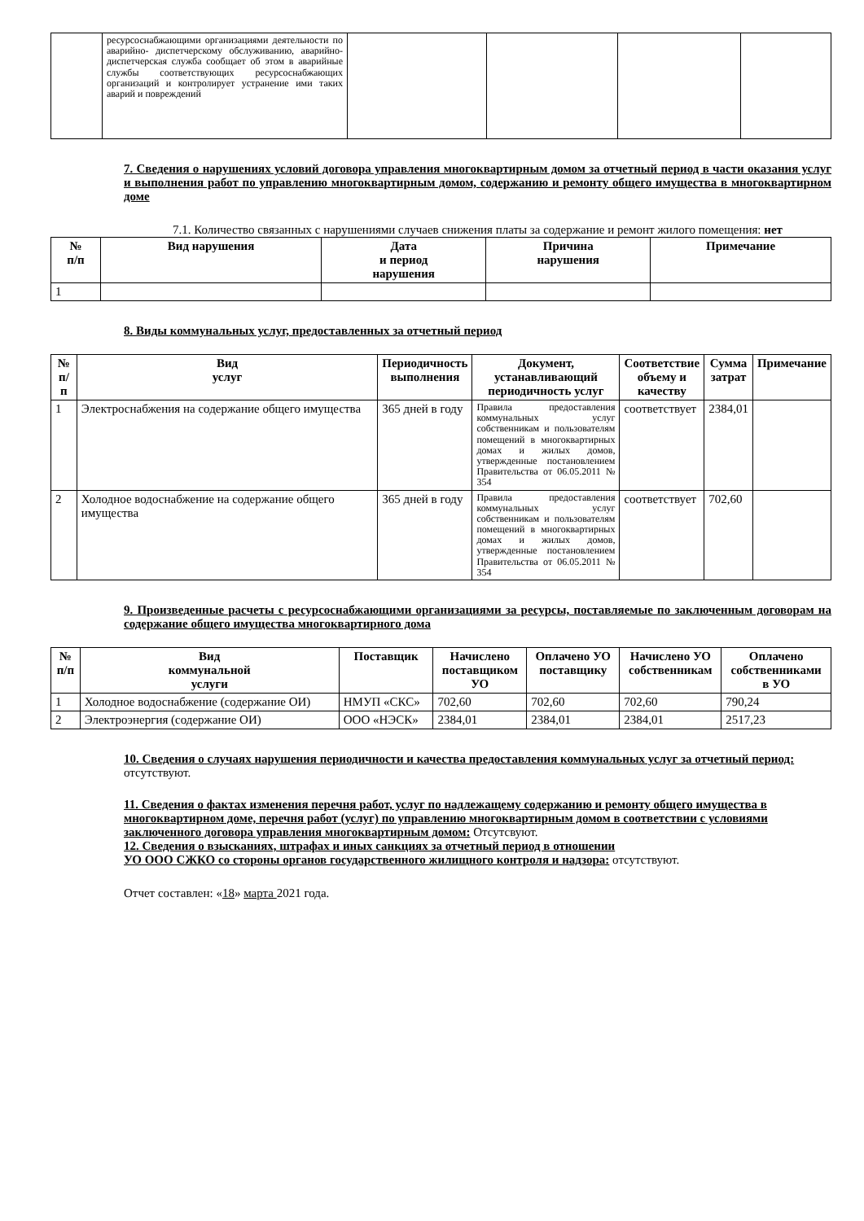| | ресурсоснабжающими организациями деятельности по аварийно- диспетчерскому обслуживанию, аварийно- диспетчерская служба сообщает об этом в аварийные службы соответствующих ресурсоснабжающих организаций и контролирует устранение ими таких аварий и повреждений | | | | |
7. Сведения о нарушениях условий договора управления многоквартирным домом за отчетный период в части оказания услуг и выполнения работ по управлению многоквартирным домом, содержанию и ремонту общего имущества в многоквартирном доме
7.1. Количество связанных с нарушениями случаев снижения платы за содержание и ремонт жилого помещения: нет
| № п/п | Вид нарушения | Дата и период нарушения | Причина нарушения | Примечание |
| --- | --- | --- | --- | --- |
| 1 | | | | |
8. Виды коммунальных услуг, предоставленных за отчетный период
| № п/п | Вид услуг | Периодичность выполнения | Документ, устанавливающий периодичность услуг | Соответствие объему и качеству | Сумма затрат | Примечание |
| --- | --- | --- | --- | --- | --- | --- |
| 1 | Электроснабжения на содержание общего имущества | 365 дней в году | Правила предоставления коммунальных услуг собственникам и пользователям помещений в многоквартирных домах и жилых домов, утвержденные постановлением Правительства от 06.05.2011 № 354 | соответствует | 2384,01 | |
| 2 | Холодное водоснабжение на содержание общего имущества | 365 дней в году | Правила предоставления коммунальных услуг собственникам и пользователям помещений в многоквартирных домах и жилых домов, утвержденные постановлением Правительства от 06.05.2011 № 354 | соответствует | 702,60 | |
9. Произведенные расчеты с ресурсоснабжающими организациями за ресурсы, поставляемые по заключенным договорам на содержание общего имущества многоквартирного дома
| № п/п | Вид коммунальной услуги | Поставщик | Начислено поставщиком УО | Оплачено УО поставщику | Начислено УО собственникам | Оплачено собственниками в УО |
| --- | --- | --- | --- | --- | --- | --- |
| 1 | Холодное водоснабжение (содержание ОИ) | НМУП «СКС» | 702,60 | 702,60 | 702,60 | 790,24 |
| 2 | Электроэнергия (содержание ОИ) | ООО «НЭСК» | 2384,01 | 2384,01 | 2384,01 | 2517,23 |
10. Сведения о случаях нарушения периодичности и качества предоставления коммунальных услуг за отчетный период: отсутствуют.
11. Сведения о фактах изменения перечня работ, услуг по надлежащему содержанию и ремонту общего имущества в многоквартирном доме, перечня работ (услуг) по управлению многоквартирным домом в соответствии с условиями заключенного договора управления многоквартирным домом: Отсутсвуют.
12. Сведения о взысканиях, штрафах и иных санкциях за отчетный период в отношении
УО ООО СЖКО со стороны органов государственного жилищного контроля и надзора: отсутствуют.
Отчет составлен: «18» марта 2021 года.